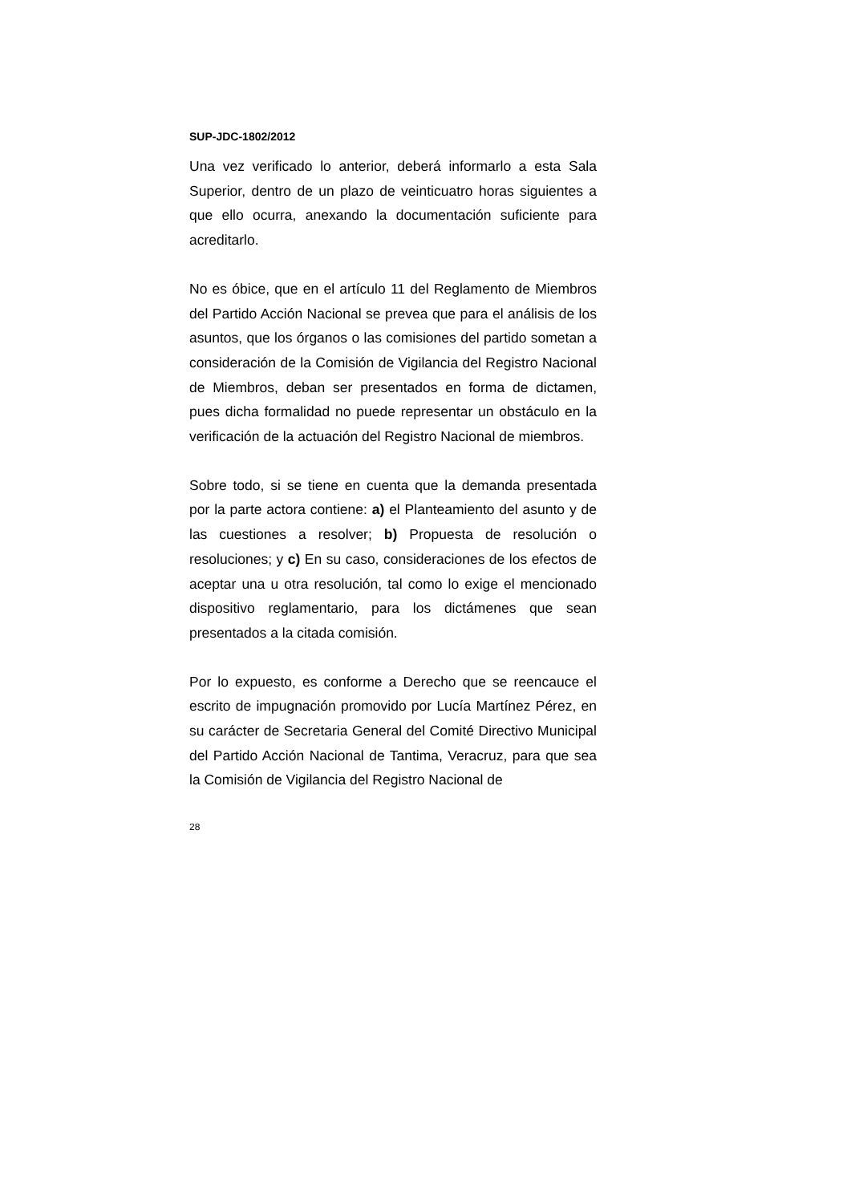SUP-JDC-1802/2012
Una vez verificado lo anterior, deberá informarlo a esta Sala Superior, dentro de un plazo de veinticuatro horas siguientes a que ello ocurra, anexando la documentación suficiente para acreditarlo.
No es óbice, que en el artículo 11 del Reglamento de Miembros del Partido Acción Nacional se prevea que para el análisis de los asuntos, que los órganos o las comisiones del partido sometan a consideración de la Comisión de Vigilancia del Registro Nacional de Miembros, deban ser presentados en forma de dictamen, pues dicha formalidad no puede representar un obstáculo en la verificación de la actuación del Registro Nacional de miembros.
Sobre todo, si se tiene en cuenta que la demanda presentada por la parte actora contiene: a) el Planteamiento del asunto y de las cuestiones a resolver; b) Propuesta de resolución o resoluciones; y c) En su caso, consideraciones de los efectos de aceptar una u otra resolución, tal como lo exige el mencionado dispositivo reglamentario, para los dictámenes que sean presentados a la citada comisión.
Por lo expuesto, es conforme a Derecho que se reencauce el escrito de impugnación promovido por Lucía Martínez Pérez, en su carácter de Secretaria General del Comité Directivo Municipal del Partido Acción Nacional de Tantima, Veracruz, para que sea la Comisión de Vigilancia del Registro Nacional de
28